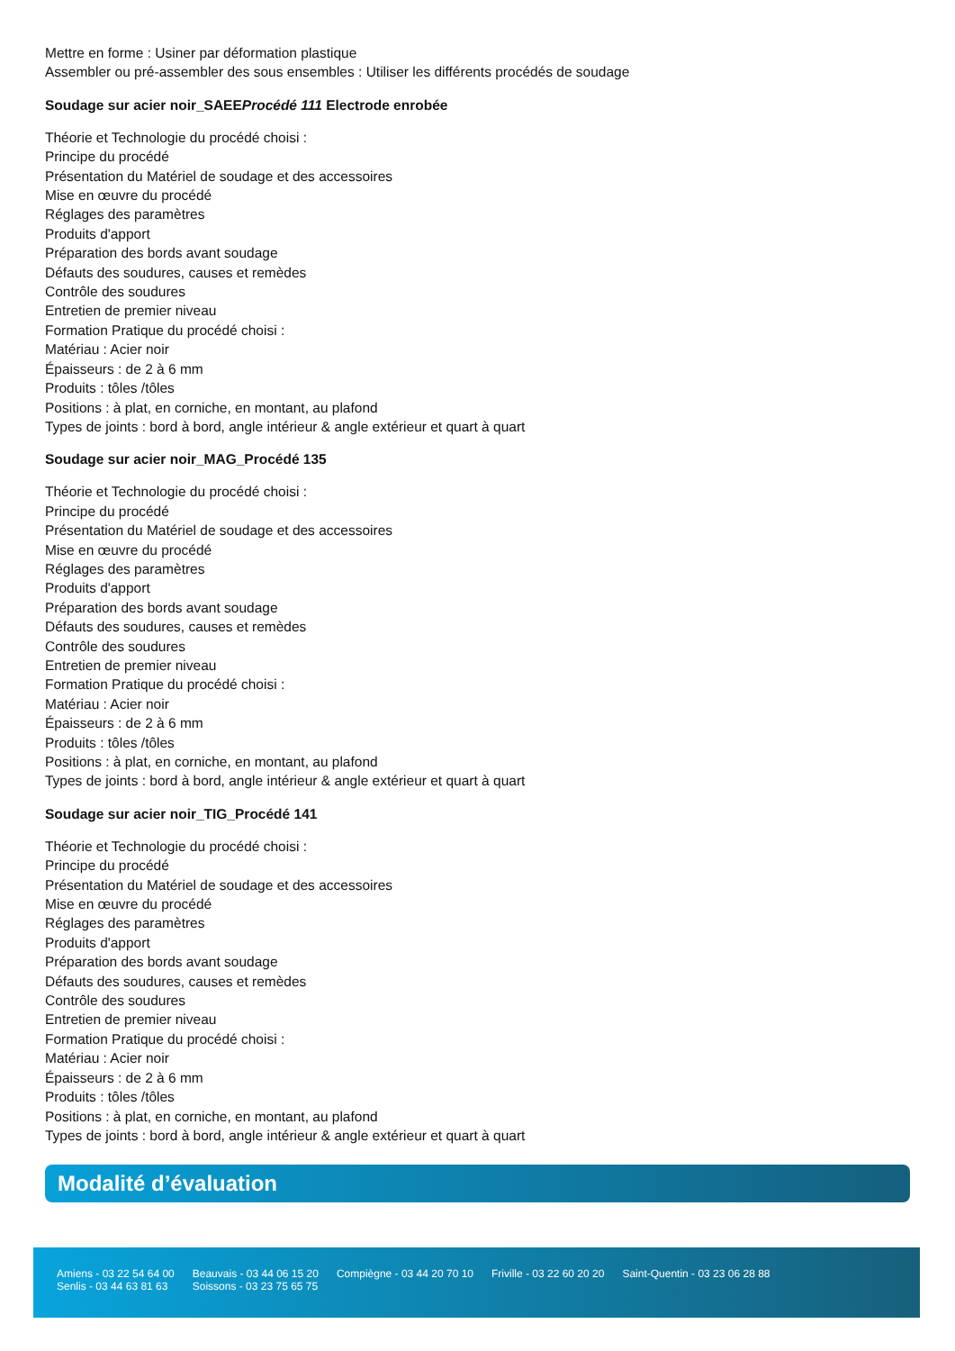Mettre en forme : Usiner par déformation plastique
Assembler ou pré-assembler des sous ensembles : Utiliser les différents procédés de soudage
Soudage sur acier noir_SAEEProcédé 111 Electrode enrobée
Théorie et Technologie du procédé choisi :
Principe du procédé
Présentation du Matériel de soudage et des accessoires
Mise en œuvre du procédé
Réglages des paramètres
Produits d'apport
Préparation des bords avant soudage
Défauts des soudures, causes et remèdes
Contrôle des soudures
Entretien de premier niveau
Formation Pratique du procédé choisi :
Matériau : Acier noir
Épaisseurs : de 2 à 6 mm
Produits : tôles /tôles
Positions : à plat, en corniche, en montant, au plafond
Types de joints : bord à bord, angle intérieur & angle extérieur et quart à quart
Soudage sur acier noir_MAG_Procédé 135
Théorie et Technologie du procédé choisi :
Principe du procédé
Présentation du Matériel de soudage et des accessoires
Mise en œuvre du procédé
Réglages des paramètres
Produits d'apport
Préparation des bords avant soudage
Défauts des soudures, causes et remèdes
Contrôle des soudures
Entretien de premier niveau
Formation Pratique du procédé choisi :
Matériau : Acier noir
Épaisseurs : de 2 à 6 mm
Produits : tôles /tôles
Positions : à plat, en corniche, en montant, au plafond
Types de joints : bord à bord, angle intérieur & angle extérieur et quart à quart
Soudage sur acier noir_TIG_Procédé 141
Théorie et Technologie du procédé choisi :
Principe du procédé
Présentation du Matériel de soudage et des accessoires
Mise en œuvre du procédé
Réglages des paramètres
Produits d'apport
Préparation des bords avant soudage
Défauts des soudures, causes et remèdes
Contrôle des soudures
Entretien de premier niveau
Formation Pratique du procédé choisi :
Matériau : Acier noir
Épaisseurs : de 2 à 6 mm
Produits : tôles /tôles
Positions : à plat, en corniche, en montant, au plafond
Types de joints : bord à bord, angle intérieur & angle extérieur et quart à quart
Modalité d’évaluation
Amiens - 03 22 54 64 00
Senlis - 03 44 63 81 63
Beauvais - 03 44 06 15 20
Soissons - 03 23 75 65 75
Compiègne - 03 44 20 70 10 Friville - 03 22 60 20 20 Saint-Quentin - 03 23 06 28 88